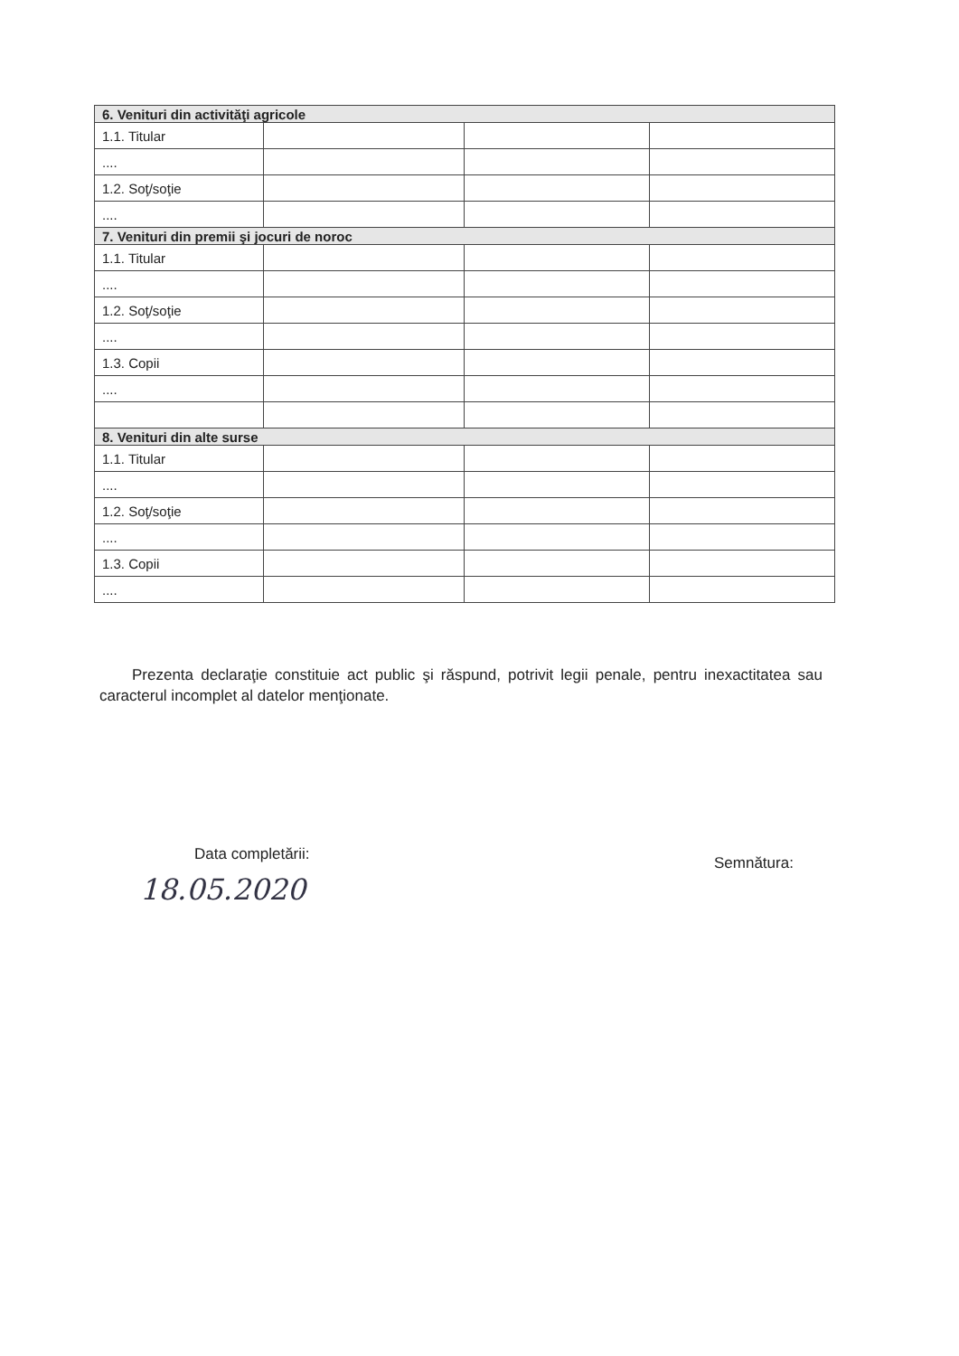| 6. Venituri din activităţi agricole | | | |
| 1.1. Titular | | | |
| .... | | | |
| 1.2. Soţ/soţie | | | |
| .... | | | |
| 7. Venituri din premii şi jocuri de noroc | | | |
| 1.1. Titular | | | |
| .... | | | |
| 1.2. Soţ/soţie | | | |
| .... | | | |
| 1.3. Copii | | | |
| .... | | | |
| 8. Venituri din alte surse | | | |
| 1.1. Titular | | | |
| .... | | | |
| 1.2. Soţ/soţie | | | |
| .... | | | |
| 1.3. Copii | | | |
| .... | | | |
Prezenta declaraţie constituie act public şi răspund, potrivit legii penale, pentru inexactitatea sau caracterul incomplet al datelor menţionate.
Data completării:
18.05.2020
Semnătura: